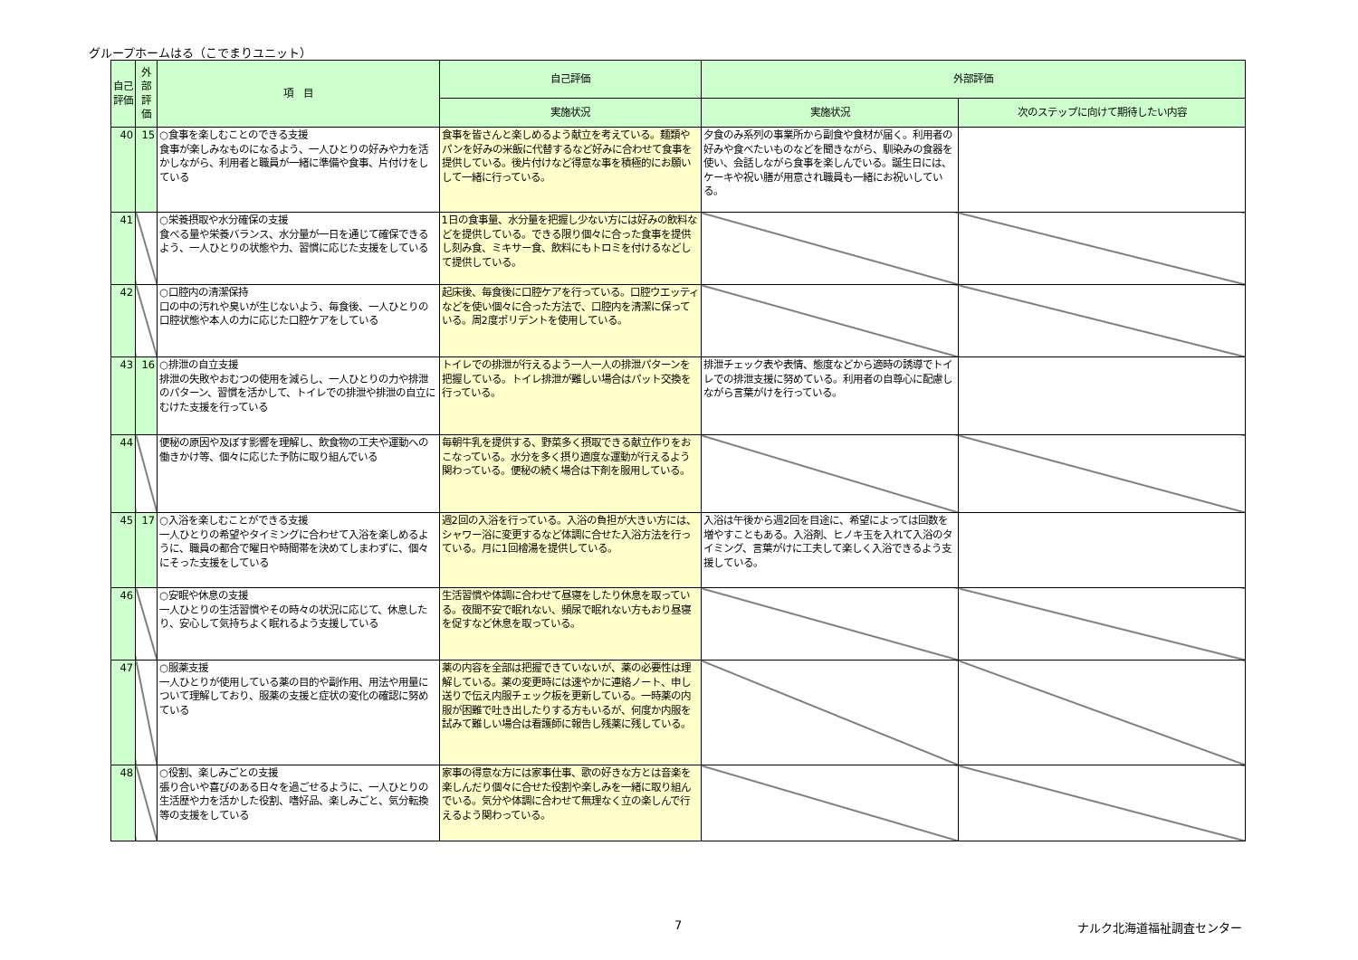グループホームはる（こでまりユニット）
| 自己評価 | 外部評価 | 項 目 | 自己評価 | 外部評価 | |
| --- | --- | --- | --- | --- | --- |
| | | | 実施状況 | 実施状況 | 次のステップに向けて期待したい内容 |
| 40 | 15 | ○食事を楽しむことのできる支援 食事が楽しみなものになるよう、一人ひとりの好みや力を活かしながら、利用者と職員が一緒に準備や食事、片付けをしている | 食事を皆さんと楽しめるよう献立を考えている。麺類やパンを好みの米飯に代替するなど好みに合わせて食事を提供している。後片付けなど得意な事を積極的にお願いして一緒に行っている。 | 夕食のみ系列の事業所から副食や食材が届く。利用者の好みや食べたいものなどを聞きながら、馴染みの食器を使い、会話しながら食事を楽しんでいる。誕生日には、ケーキや祝い膳が用意され職員も一緒にお祝いしている。 | |
| 41 | | ○栄養摂取や水分確保の支援 食べる量や栄養バランス、水分量が一日を通じて確保できるよう、一人ひとりの状態や力、習慣に応じた支援をしている | 1日の食事量、水分量を把握し少ない方には好みの飲料などを提供している。できる限り個々に合った食事を提供し刻み食、ミキサー食、飲料にもトロミを付けるなどして提供している。 | | |
| 42 | | ○口腔内の清潔保持 口の中の汚れや臭いが生じないよう、毎食後、一人ひとりの口腔状態や本人の力に応じた口腔ケアをしている | 起床後、毎食後に口腔ケアを行っている。口腔ウエッティなどを使い個々に合った方法で、口腔内を清潔に保っている。周2度ポリデントを使用している。 | | |
| 43 | 16 | ○排泄の自立支援 排泄の失敗やおむつの使用を減らし、一人ひとりの力や排泄のパターン、習慣を活かして、トイレでの排泄や排泄の自立にむけた支援を行っている | トイレでの排泄が行えるよう一人一人の排泄パターンを把握している。トイレ排泄が難しい場合はパット交換を行っている。 | 排泄チェック表や表情、態度などから適時の誘導でトイレでの排泄支援に努めている。利用者の自尊心に配慮しながら言葉がけを行っている。 | |
| 44 | | 便秘の原因や及ぼす影響を理解し、飲食物の工夫や運動への働きかけ等、個々に応じた予防に取り組んでいる | 毎朝牛乳を提供する、野菜多く摂取できる献立作りをおこなっている。水分を多く摂り適度な運動が行えるよう関わっている。便秘の続く場合は下剤を服用している。 | | |
| 45 | 17 | ○入浴を楽しむことができる支援 一人ひとりの希望やタイミングに合わせて入浴を楽しめるように、職員の都合で曜日や時間帯を決めてしまわずに、個々にそった支援をしている | 週2回の入浴を行っている。入浴の負担が大きい方には、シャワー浴に変更するなど体調に合せた入浴方法を行っている。月に1回檜湯を提供している。 | 入浴は午後から週2回を目途に、希望によっては回数を増やすこともある。入浴剤、ヒノキ玉を入れて入浴のタイミング、言葉がけに工夫して楽しく入浴できるよう支援している。 | |
| 46 | | ○安眠や休息の支援 一人ひとりの生活習慣やその時々の状況に応じて、休息したり、安心して気持ちよく眠れるよう支援している | 生活習慣や体調に合わせて昼寝をしたり休息を取っている。夜間不安で眠れない、頻尿で眠れない方もおり昼寝を促すなど休息を取っている。 | | |
| 47 | | ○服薬支援 一人ひとりが使用している薬の目的や副作用、用法や用量について理解しており、服薬の支援と症状の変化の確認に努めている | 薬の内容を全部は把握できていないが、薬の必要性は理解している。薬の変更時には速やかに連絡ノート、申し送りで伝え内服チェック板を更新している。一時薬の内服が困難で吐き出したりする方もいるが、何度か内服を試みて難しい場合は看護師に報告し残薬に残している。 | | |
| 48 | | ○役割、楽しみごとの支援 張り合いや喜びのある日々を過ごせるように、一人ひとりの生活歴や力を活かした役割、嗜好品、楽しみごと、気分転換等の支援をしている | 家事の得意な方には家事仕事、歌の好きな方とは音楽を楽しんだり個々に合せた役割や楽しみを一緒に取り組んでいる。気分や体調に合わせて無理なく立の楽しんで行えるよう関わっている。 | | |
7 ナルク北海道福祉調査センター